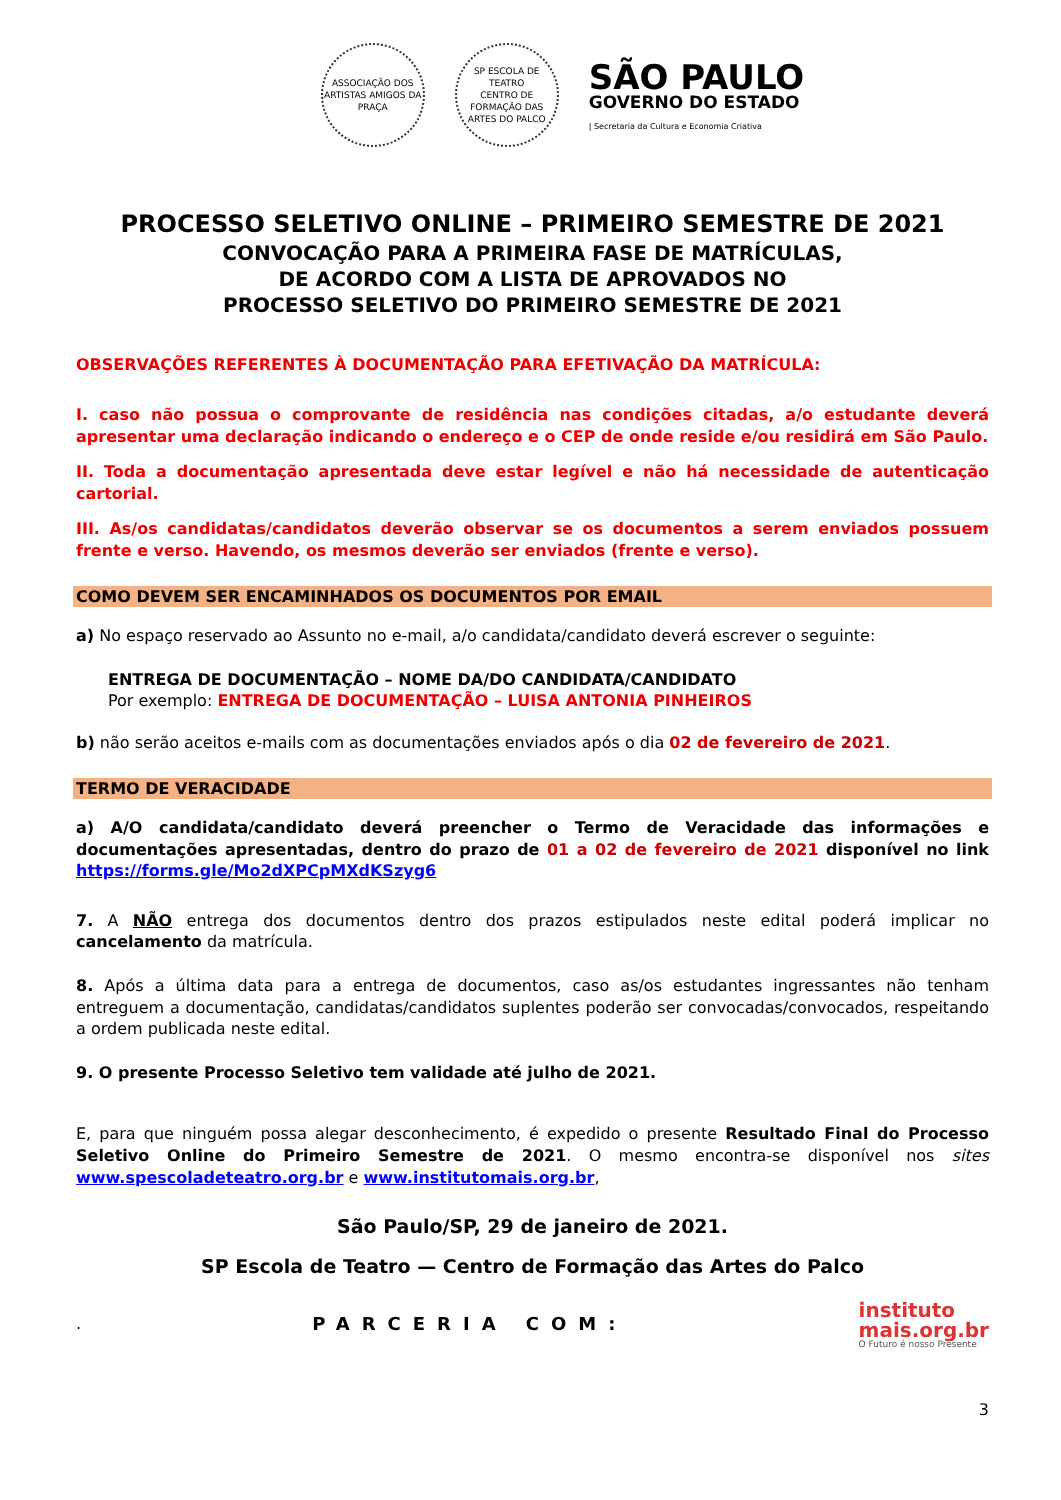ASSOCIAÇÃO DOS ARTISTAS AMIGOS DA PRAÇA
SP ESCOLA DE TEATRO
CENTRO DE FORMAÇÃO DAS ARTES DO PALCO
SÃO PAULO
GOVERNO DO ESTADO
| Secretaria da Cultura e Economia Criativa
PROCESSO SELETIVO ONLINE – PRIMEIRO SEMESTRE DE 2021
CONVOCAÇÃO PARA A PRIMEIRA FASE DE MATRÍCULAS,
DE ACORDO COM A LISTA DE APROVADOS NO
PROCESSO SELETIVO DO PRIMEIRO SEMESTRE DE 2021
OBSERVAÇÕES REFERENTES À DOCUMENTAÇÃO PARA EFETIVAÇÃO DA MATRÍCULA:
I. caso não possua o comprovante de residência nas condições citadas, a/o estudante deverá apresentar uma declaração indicando o endereço e o CEP de onde reside e/ou residirá em São Paulo.
II. Toda a documentação apresentada deve estar legível e não há necessidade de autenticação cartorial.
III. As/os candidatas/candidatos deverão observar se os documentos a serem enviados possuem frente e verso. Havendo, os mesmos deverão ser enviados (frente e verso).
COMO DEVEM SER ENCAMINHADOS OS DOCUMENTOS POR EMAIL
a) No espaço reservado ao Assunto no e-mail, a/o candidata/candidato deverá escrever o seguinte:
ENTREGA DE DOCUMENTAÇÃO – NOME DA/DO CANDIDATA/CANDIDATO
Por exemplo: ENTREGA DE DOCUMENTAÇÃO – LUISA ANTONIA PINHEIROS
b) não serão aceitos e-mails com as documentações enviados após o dia 02 de fevereiro de 2021.
TERMO DE VERACIDADE
a) A/O candidata/candidato deverá preencher o Termo de Veracidade das informações e documentações apresentadas, dentro do prazo de 01 a 02 de fevereiro de 2021 disponível no link https://forms.gle/Mo2dXPCpMXdKSzyg6
7. A NÃO entrega dos documentos dentro dos prazos estipulados neste edital poderá implicar no cancelamento da matrícula.
8. Após a última data para a entrega de documentos, caso as/os estudantes ingressantes não tenham entreguem a documentação, candidatas/candidatos suplentes poderão ser convocadas/convocados, respeitando a ordem publicada neste edital.
9. O presente Processo Seletivo tem validade até julho de 2021.
E, para que ninguém possa alegar desconhecimento, é expedido o presente Resultado Final do Processo Seletivo Online do Primeiro Semestre de 2021. O mesmo encontra-se disponível nos sites www.spescoladeteatro.org.br e www.institutomais.org.br,
São Paulo/SP, 29 de janeiro de 2021.
SP Escola de Teatro — Centro de Formação das Artes do Palco
. PARCERIA COM:
instituto
mais.org.br
O Futuro é nosso Presente
3